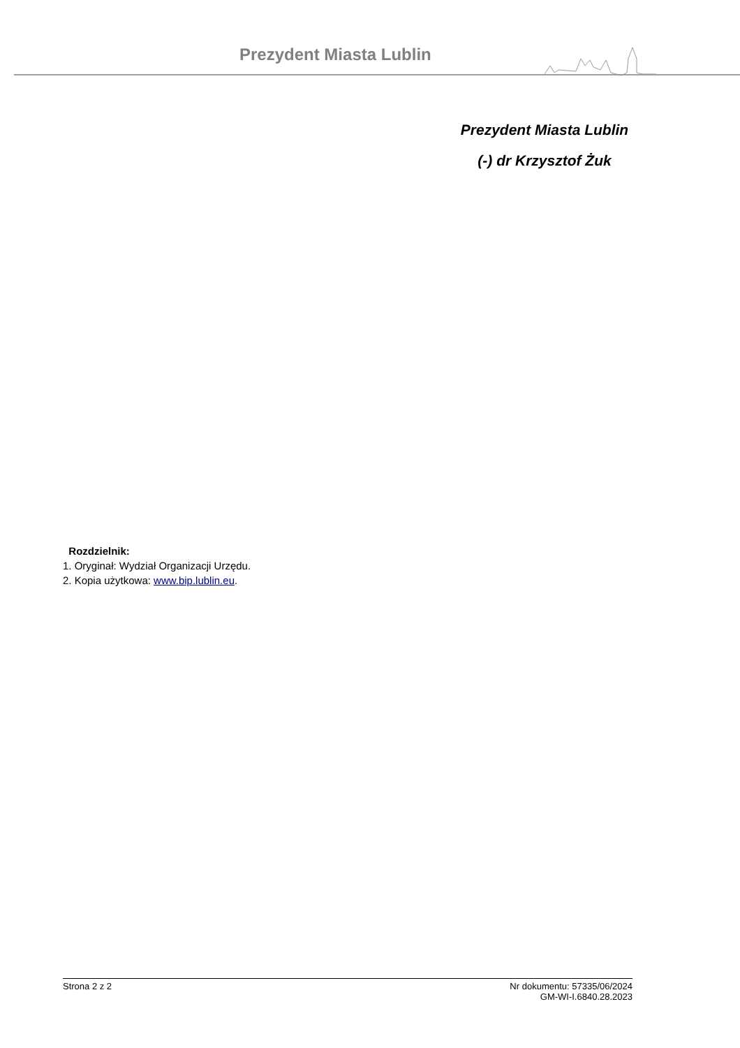Prezydent Miasta Lublin
Prezydent Miasta Lublin
(-) dr Krzysztof Żuk
Rozdzielnik:
1. Oryginał: Wydział Organizacji Urzędu.
2. Kopia użytkowa: www.bip.lublin.eu.
Strona 2 z 2 Nr dokumentu: 57335/06/2024
GM-WI-I.6840.28.2023